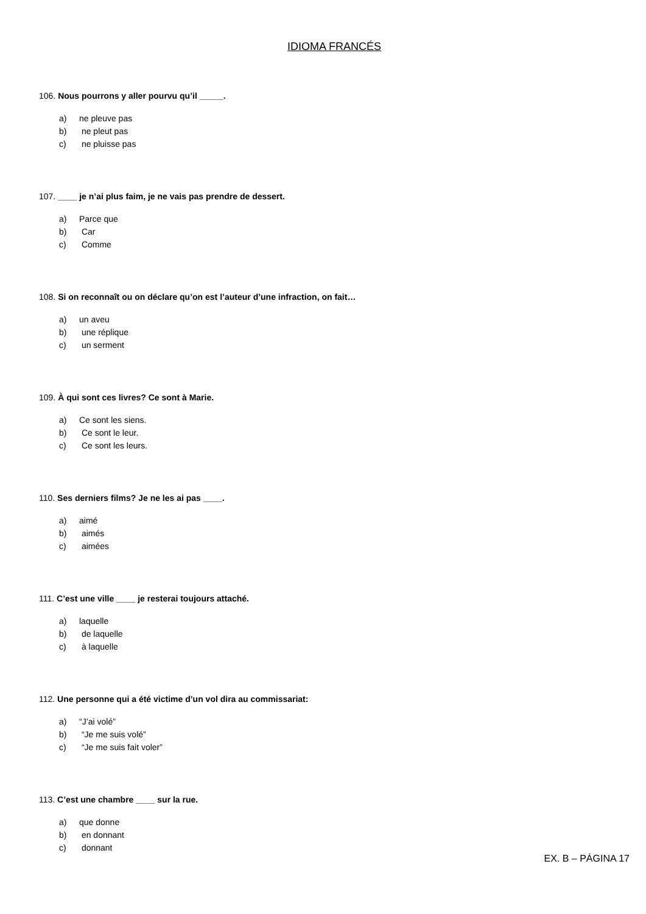IDIOMA FRANCÉS
106. Nous pourrons y aller pourvu qu’il _____.
a) ne pleuve pas
b) ne pleut pas
c) ne pluisse pas
107. ____ je n’ai plus faim, je ne vais pas prendre de dessert.
a) Parce que
b) Car
c) Comme
108. Si on reconnaît ou on déclare qu’on est l’auteur d’une infraction, on fait…
a) un aveu
b) une réplique
c) un serment
109. À qui sont ces livres? Ce sont à Marie.
a) Ce sont les siens.
b) Ce sont le leur.
c) Ce sont les leurs.
110. Ses derniers films? Je ne les ai pas ____.
a) aimé
b) aimés
c) aimées
111. C’est une ville ____ je resterai toujours attaché.
a) laquelle
b) de laquelle
c) à laquelle
112. Une personne qui a été victime d’un vol dira au commissariat:
a) “J’ai volé”
b) “Je me suis volé”
c) “Je me suis fait voler”
113. C’est une chambre ____ sur la rue.
a) que donne
b) en donnant
c) donnant
EX. B – PÁGINA 17